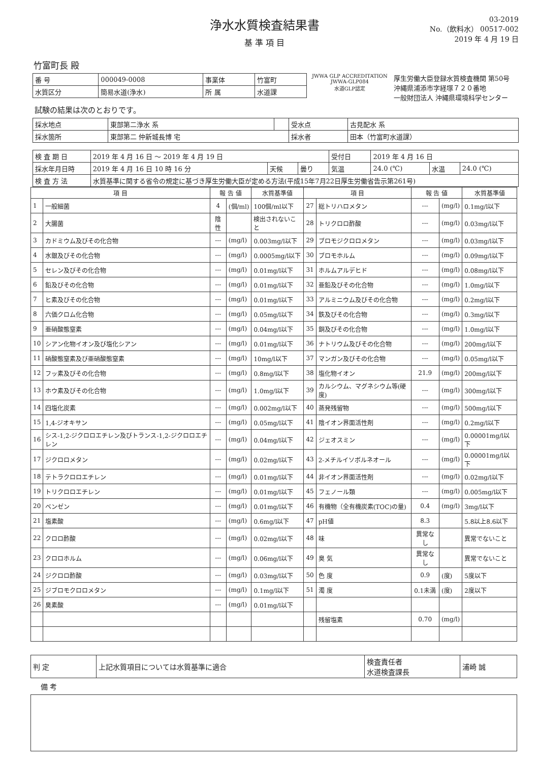浄水水質検査結果書
基 準 項 目
03-2019
No.（飲料水） 00517-002
2019 年 4 月 19 日
竹富町長 殿
| 番 号 | 000049-0008 | 事業体 | 竹富町 |
| 水質区分 | 簡易水道(浄水) | 所 属 | 水道課 |
JWWA GLP ACCREDITATION
JWWA-GLP084
水道GLP認定
厚生労働大臣登録水質検査機関 第50号
沖縄県浦添市字経塚７２０番地
一般財団法人 沖縄県環境科学センター
試験の結果は次のとおりです。
| 採水地点 | 東部第二浄水 系 | | 受水点 | 古見配水 系 |
| 採水箇所 | 東部第二 仲新城長博 宅 | | 採水者 | 田本（竹富町水道課） |
| 検 査 期 日 | 2019 年 4 月 16 日 ～ 2019 年 4 月 19 日 | | | 受付日 | 2019 年 4 月 16 日 | | |
| 採水年月日時 | 2019 年 4 月 16 日 10 時 16 分 | 天候 | 曇り | 気温 | 24.0 (℃) | 水温 | 24.0 (℃) |
| 検 査 方 法 | 水質基準に関する省令の規定に基づき厚生労働大臣が定める方法(平成15年7月22日厚生労働省告示第261号) | | | | | | |
| 項 目 | | 報 告 値 | | 水質基準値 | 項 目 | | 報 告 値 | | 水質基準値 |
| --- | --- | --- | --- | --- | --- | --- | --- | --- | --- |
| 1 | 一般細菌 | 4 | (個/ml) | 100個/ml以下 | 27 | 総トリハロメタン | --- | (mg/l) | 0.1mg/l以下 |
| 2 | 大腸菌 | 陰性 | | 検出されないこと | 28 | トリクロロ酢酸 | --- | (mg/l) | 0.03mg/l以下 |
| 3 | カドミウム及びその化合物 | --- | (mg/l) | 0.003mg/l以下 | 29 | ブロモジクロロメタン | --- | (mg/l) | 0.03mg/l以下 |
| 4 | 水銀及びその化合物 | --- | (mg/l) | 0.0005mg/l以下 | 30 | ブロモホルム | --- | (mg/l) | 0.09mg/l以下 |
| 5 | セレン及びその化合物 | --- | (mg/l) | 0.01mg/l以下 | 31 | ホルムアルデヒド | --- | (mg/l) | 0.08mg/l以下 |
| 6 | 鉛及びその化合物 | --- | (mg/l) | 0.01mg/l以下 | 32 | 亜鉛及びその化合物 | --- | (mg/l) | 1.0mg/l以下 |
| 7 | ヒ素及びその化合物 | --- | (mg/l) | 0.01mg/l以下 | 33 | アルミニウム及びその化合物 | --- | (mg/l) | 0.2mg/l以下 |
| 8 | 六価クロム化合物 | --- | (mg/l) | 0.05mg/l以下 | 34 | 鉄及びその化合物 | --- | (mg/l) | 0.3mg/l以下 |
| 9 | 亜硝酸態窒素 | --- | (mg/l) | 0.04mg/l以下 | 35 | 銅及びその化合物 | --- | (mg/l) | 1.0mg/l以下 |
| 10 | シアン化物イオン及び塩化シアン | --- | (mg/l) | 0.01mg/l以下 | 36 | ナトリウム及びその化合物 | --- | (mg/l) | 200mg/l以下 |
| 11 | 硝酸態窒素及び亜硝酸態窒素 | --- | (mg/l) | 10mg/l以下 | 37 | マンガン及びその化合物 | --- | (mg/l) | 0.05mg/l以下 |
| 12 | フッ素及びその化合物 | --- | (mg/l) | 0.8mg/l以下 | 38 | 塩化物イオン | 21.9 | (mg/l) | 200mg/l以下 |
| 13 | ホウ素及びその化合物 | --- | (mg/l) | 1.0mg/l以下 | 39 | カルシウム、マグネシウム等(硬度) | --- | (mg/l) | 300mg/l以下 |
| 14 | 四塩化炭素 | --- | (mg/l) | 0.002mg/l以下 | 40 | 蒸発残留物 | --- | (mg/l) | 500mg/l以下 |
| 15 | 1,4-ジオキサン | --- | (mg/l) | 0.05mg/l以下 | 41 | 陰イオン界面活性剤 | --- | (mg/l) | 0.2mg/l以下 |
| 16 | シス-1,2-ジクロロエチレン及びトランス-1,2-ジクロロエチレン | --- | (mg/l) | 0.04mg/l以下 | 42 | ジェオスミン | --- | (mg/l) | 0.00001mg/l以下 |
| 17 | ジクロロメタン | --- | (mg/l) | 0.02mg/l以下 | 43 | 2-メチルイソボルネオール | --- | (mg/l) | 0.00001mg/l以下 |
| 18 | テトラクロロエチレン | --- | (mg/l) | 0.01mg/l以下 | 44 | 非イオン界面活性剤 | --- | (mg/l) | 0.02mg/l以下 |
| 19 | トリクロロエチレン | --- | (mg/l) | 0.01mg/l以下 | 45 | フェノール類 | --- | (mg/l) | 0.005mg/l以下 |
| 20 | ベンゼン | --- | (mg/l) | 0.01mg/l以下 | 46 | 有機物（全有機炭素(TOC)の量) | 0.4 | (mg/l) | 3mg/l以下 |
| 21 | 塩素酸 | --- | (mg/l) | 0.6mg/l以下 | 47 | pH値 | 8.3 | | 5.8以上8.6以下 |
| 22 | クロロ酢酸 | --- | (mg/l) | 0.02mg/l以下 | 48 | 味 | 異常なし | | 異常でないこと |
| 23 | クロロホルム | --- | (mg/l) | 0.06mg/l以下 | 49 | 臭 気 | 異常なし | | 異常でないこと |
| 24 | ジクロロ酢酸 | --- | (mg/l) | 0.03mg/l以下 | 50 | 色 度 | 0.9 | (度) | 5度以下 |
| 25 | ジブロモクロロメタン | --- | (mg/l) | 0.1mg/l以下 | 51 | 濁 度 | 0.1未満 | (度) | 2度以下 |
| 26 | 臭素酸 | --- | (mg/l) | 0.01mg/l以下 | | | | | |
| | | | | | | 残留塩素 | 0.70 | (mg/l) | |
| 判 定 | 上記水質項目については水質基準に適合 | 検査責任者 水道検査課長 | 浦崎 誠 |
備 考